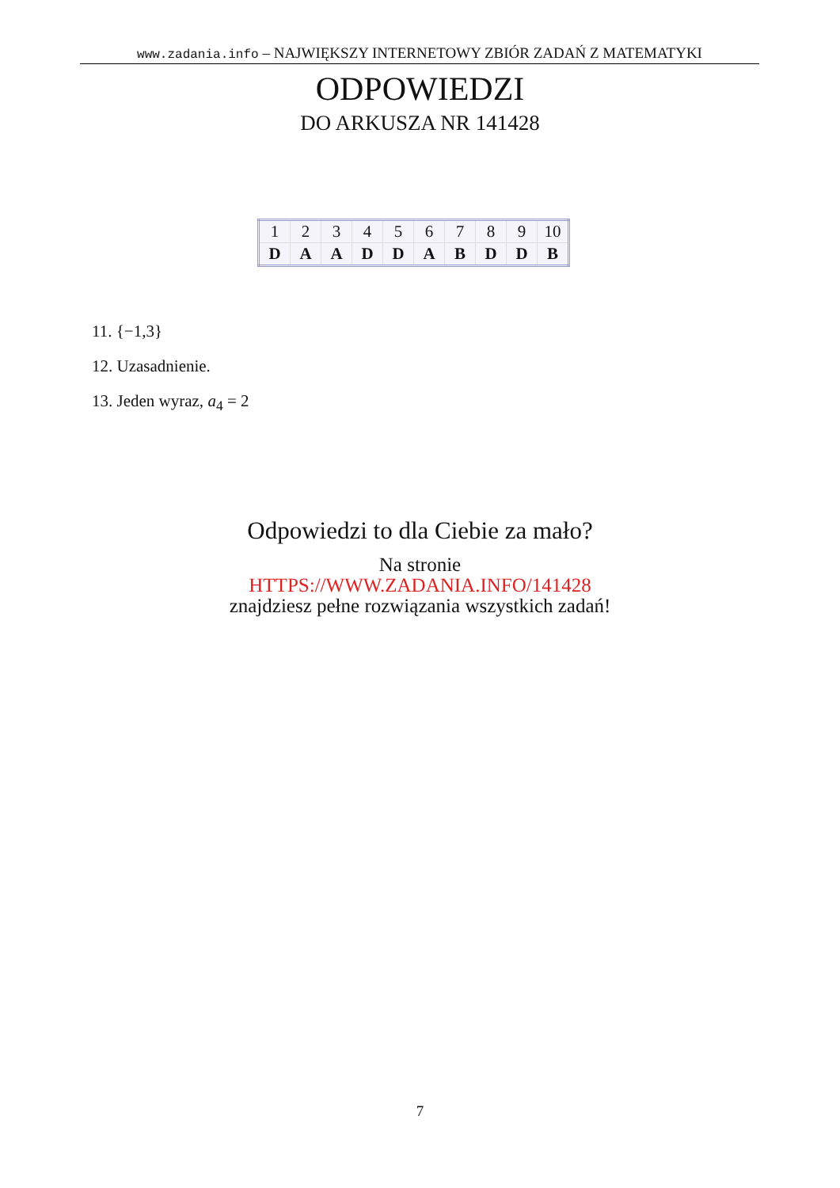www.zadania.info – NAJWIĘKSZY INTERNETOWY ZBIÓR ZADAŃ Z MATEMATYKI
ODPOWIEDZI
DO ARKUSZA NR 141428
| 1 | 2 | 3 | 4 | 5 | 6 | 7 | 8 | 9 | 10 |
| D | A | A | D | D | A | B | D | D | B |
11. {−1,3}
12. Uzasadnienie.
13. Jeden wyraz, a<sub>4</sub> = 2
Odpowiedzi to dla Ciebie za mało?
Na stronie
HTTPS://WWW.ZADANIA.INFO/141428
znajdziesz pełne rozwiązania wszystkich zadań!
7